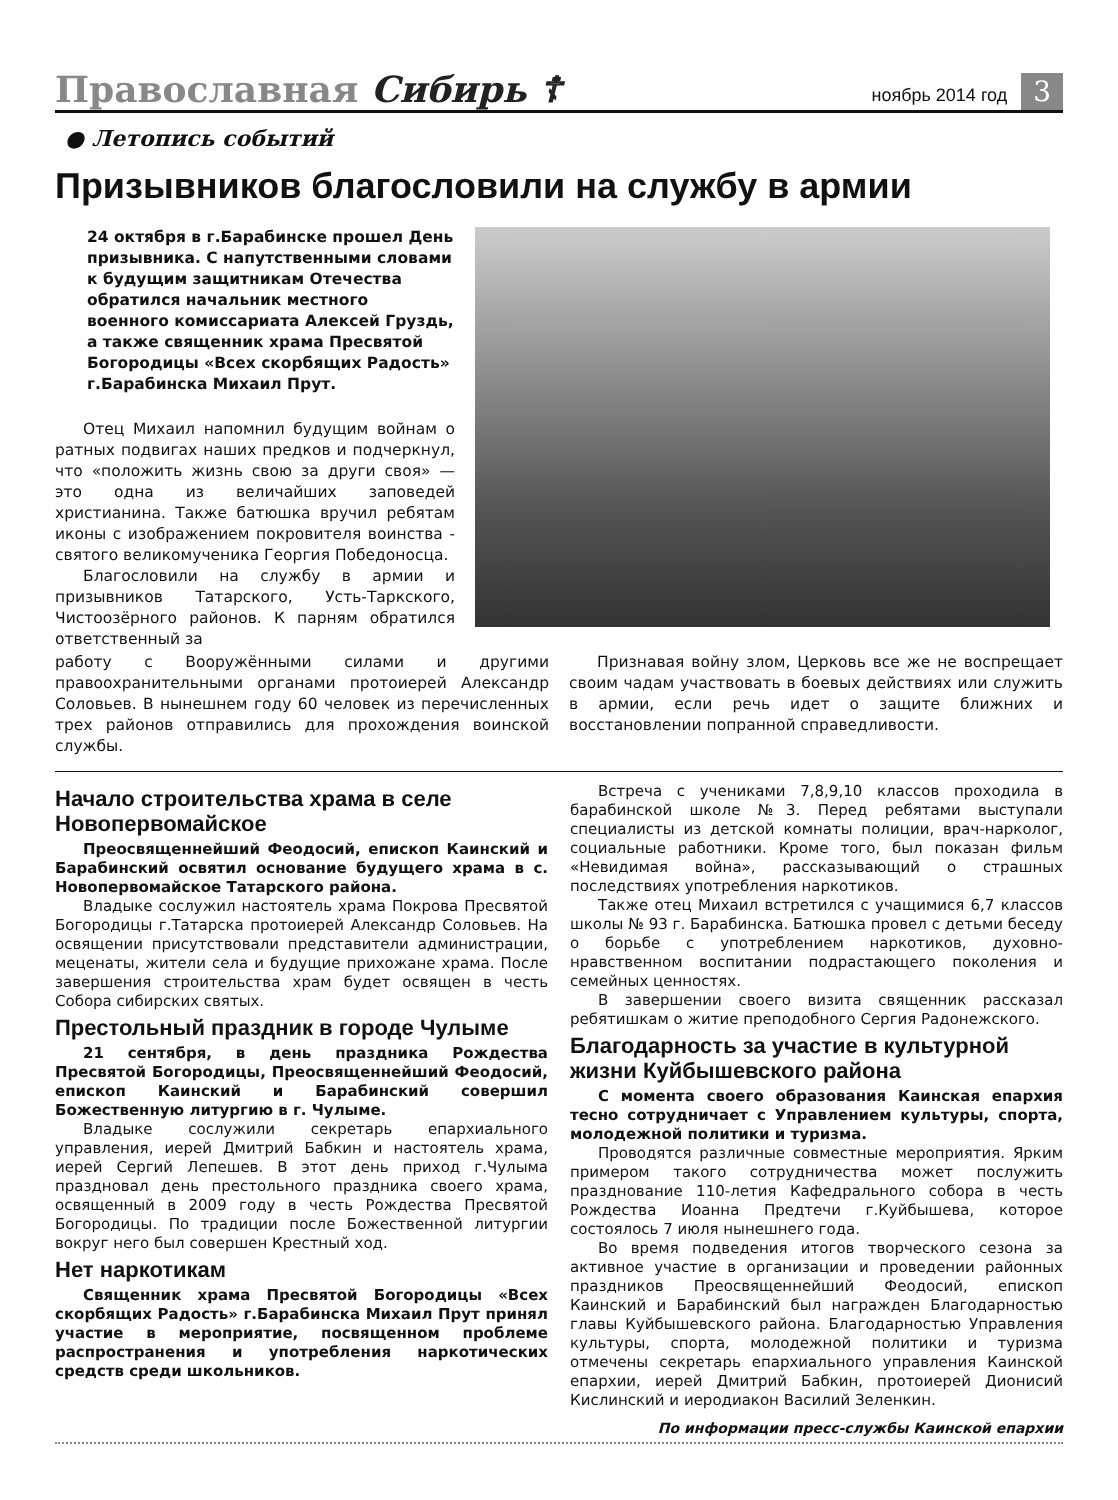Православная Сибирь ☦
ноябрь 2014 год
3
● Летопись событий
Призывников благословили на службу в армии
24 октября в г.Барабинске прошел День призывника. С напутственными словами к будущим защитникам Отечества обратился начальник местного военного комиссариата Алексей Груздь, а также священник храма Пресвятой Богородицы «Всех скорбящих Радость» г.Барабинска Михаил Прут.
Отец Михаил напомнил будущим войнам о ратных подвигах наших предков и подчеркнул, что «положить жизнь свою за други своя» — это одна из величайших заповедей христианина. Также батюшка вручил ребятам иконы с изображением покровителя воинства - святого великомученика Георгия Победоносца.
Благословили на службу в армии и призывников Татарского, Усть-Таркского, Чистоозёрного районов. К парням обратился ответственный за
работу с Вооружёнными силами и другими правоохранительными органами протоиерей Александр Соловьев. В нынешнем году 60 человек из перечисленных трех районов отправились для прохождения воинской службы.
Признавая войну злом, Церковь все же не воспрещает своим чадам участвовать в боевых действиях или служить в армии, если речь идет о защите ближних и восстановлении попранной справедливости.
Начало строительства храма в селе Новопервомайское
Преосвященнейший Феодосий, епископ Каинский и Барабинский освятил основание будущего храма в с. Новопервомайское Татарского района.
Владыке сослужил настоятель храма Покрова Пресвятой Богородицы г.Татарска протоиерей Александр Соловьев. На освящении присутствовали представители администрации, меценаты, жители села и будущие прихожане храма. После завершения строительства храм будет освящен в честь Собора сибирских святых.
Престольный праздник в городе Чулыме
21 сентября, в день праздника Рождества Пресвятой Богородицы, Преосвященнейший Феодосий, епископ Каинский и Барабинский совершил Божественную литургию в г. Чулыме.
Владыке сослужили секретарь епархиального управления, иерей Дмитрий Бабкин и настоятель храма, иерей Сергий Лепешев. В этот день приход г.Чулыма праздновал день престольного праздника своего храма, освященный в 2009 году в честь Рождества Пресвятой Богородицы. По традиции после Божественной литургии вокруг него был совершен Крестный ход.
Нет наркотикам
Священник храма Пресвятой Богородицы «Всех скорбящих Радость» г.Барабинска Михаил Прут принял участие в мероприятие, посвященном проблеме распространения и употребления наркотических средств среди школьников.
Встреча с учениками 7,8,9,10 классов проходила в барабинской школе №3. Перед ребятами выступали специалисты из детской комнаты полиции, врач-нарколог, социальные работники. Кроме того, был показан фильм «Невидимая война», рассказывающий о страшных последствиях употребления наркотиков.
Также отец Михаил встретился с учащимися 6,7 классов школы № 93 г. Барабинска. Батюшка провел с детьми беседу о борьбе с употреблением наркотиков, духовно-нравственном воспитании подрастающего поколения и семейных ценностях.
В завершении своего визита священник рассказал ребятишкам о житие преподобного Сергия Радонежского.
Благодарность за участие в культурной жизни Куйбышевского района
С момента своего образования Каинская епархия тесно сотрудничает с Управлением культуры, спорта, молодежной политики и туризма.
Проводятся различные совместные мероприятия. Ярким примером такого сотрудничества может послужить празднование 110-летия Кафедрального собора в честь Рождества Иоанна Предтечи г.Куйбышева, которое состоялось 7 июля нынешнего года.
Во время подведения итогов творческого сезона за активное участие в организации и проведении районных праздников Преосвященнейший Феодосий, епископ Каинский и Барабинский был награжден Благодарностью главы Куйбышевского района. Благодарностью Управления культуры, спорта, молодежной политики и туризма отмечены секретарь епархиального управления Каинской епархии, иерей Дмитрий Бабкин, протоиерей Дионисий Кислинский и иеродиакон Василий Зеленкин.
По информации пресс-службы Каинской епархии